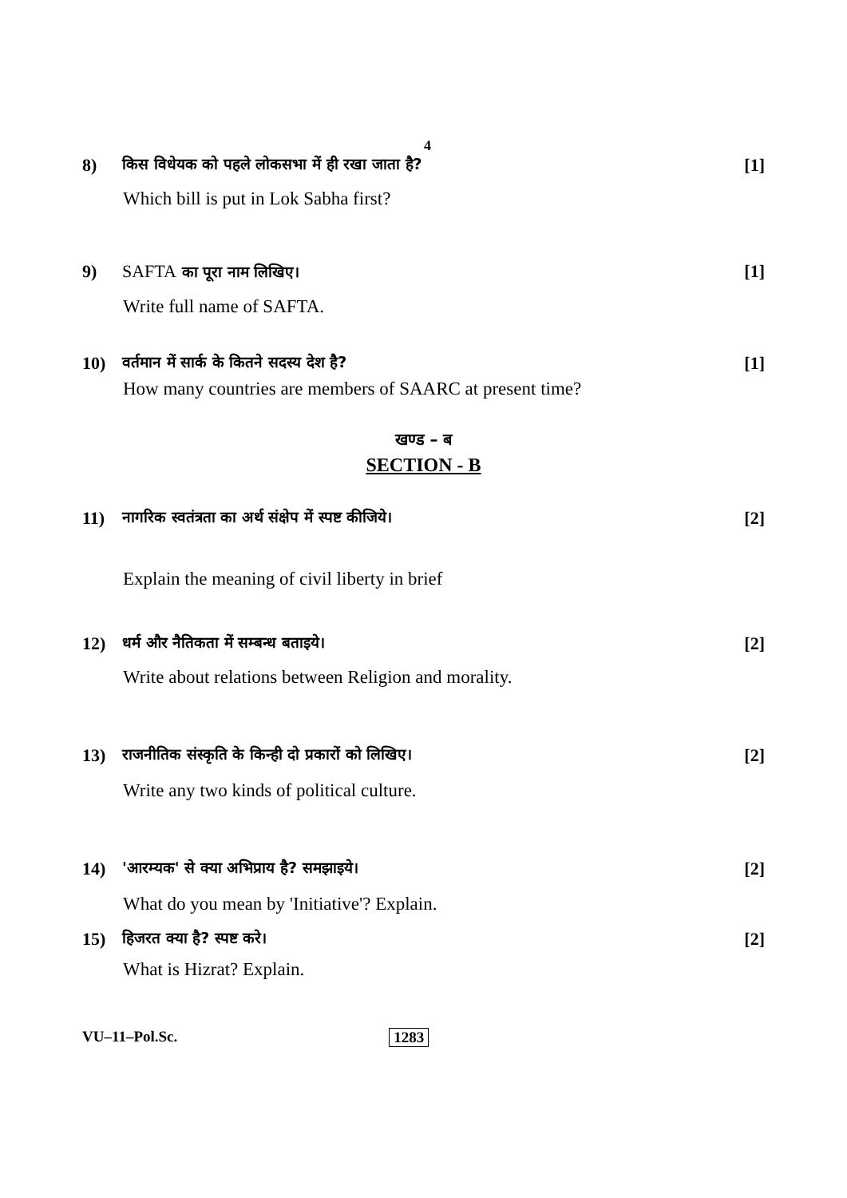4
8) किस विधेयक को पहले लोकसभा में ही रखा जाता है? [1]
Which bill is put in Lok Sabha first?
9) SAFTA का पूरा नाम लिखिए। [1]
Write full name of SAFTA.
10) वर्तमान में सार्क के कितने सदस्य देश है? [1]
How many countries are members of SAARC at present time?
खण्ड – ब
SECTION - B
11) नागरिक स्वतंत्रता का अर्थ संक्षेप में स्पष्ट कीजिये। [2]
Explain the meaning of civil liberty in brief
12) धर्म और नैतिकता में सम्बन्ध बताइये। [2]
Write about relations between Religion and morality.
13) राजनीतिक संस्कृति के किन्ही दो प्रकारों को लिखिए। [2]
Write any two kinds of political culture.
14) 'आरम्यक' से क्या अभिप्राय है? समझाइये। [2]
What do you mean by 'Initiative'? Explain.
15) हिजरत क्या है? स्पष्ट करे। [2]
What is Hizrat? Explain.
VU–11–Pol.Sc. 1283